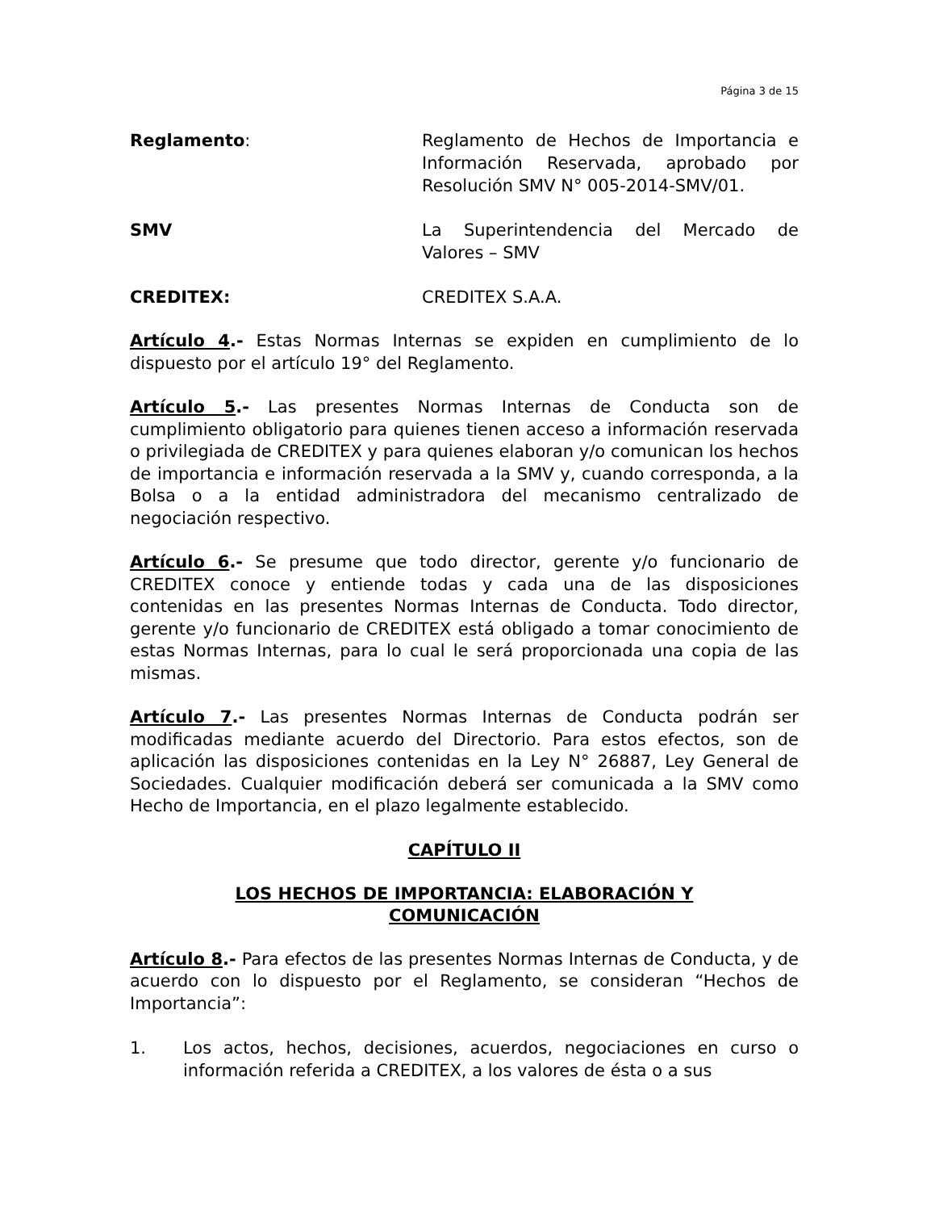Página 3 de 15
Reglamento: Reglamento de Hechos de Importancia e Información Reservada, aprobado por Resolución SMV N° 005-2014-SMV/01.
SMV La Superintendencia del Mercado de Valores – SMV
CREDITEX: CREDITEX S.A.A.
Artículo 4.- Estas Normas Internas se expiden en cumplimiento de lo dispuesto por el artículo 19° del Reglamento.
Artículo 5.- Las presentes Normas Internas de Conducta son de cumplimiento obligatorio para quienes tienen acceso a información reservada o privilegiada de CREDITEX y para quienes elaboran y/o comunican los hechos de importancia e información reservada a la SMV y, cuando corresponda, a la Bolsa o a la entidad administradora del mecanismo centralizado de negociación respectivo.
Artículo 6.- Se presume que todo director, gerente y/o funcionario de CREDITEX conoce y entiende todas y cada una de las disposiciones contenidas en las presentes Normas Internas de Conducta. Todo director, gerente y/o funcionario de CREDITEX está obligado a tomar conocimiento de estas Normas Internas, para lo cual le será proporcionada una copia de las mismas.
Artículo 7.- Las presentes Normas Internas de Conducta podrán ser modificadas mediante acuerdo del Directorio. Para estos efectos, son de aplicación las disposiciones contenidas en la Ley N° 26887, Ley General de Sociedades. Cualquier modificación deberá ser comunicada a la SMV como Hecho de Importancia, en el plazo legalmente establecido.
CAPÍTULO II
LOS HECHOS DE IMPORTANCIA: ELABORACIÓN Y
COMUNICACIÓN
Artículo 8.- Para efectos de las presentes Normas Internas de Conducta, y de acuerdo con lo dispuesto por el Reglamento, se consideran “Hechos de Importancia”:
1. Los actos, hechos, decisiones, acuerdos, negociaciones en curso o información referida a CREDITEX, a los valores de ésta o a sus